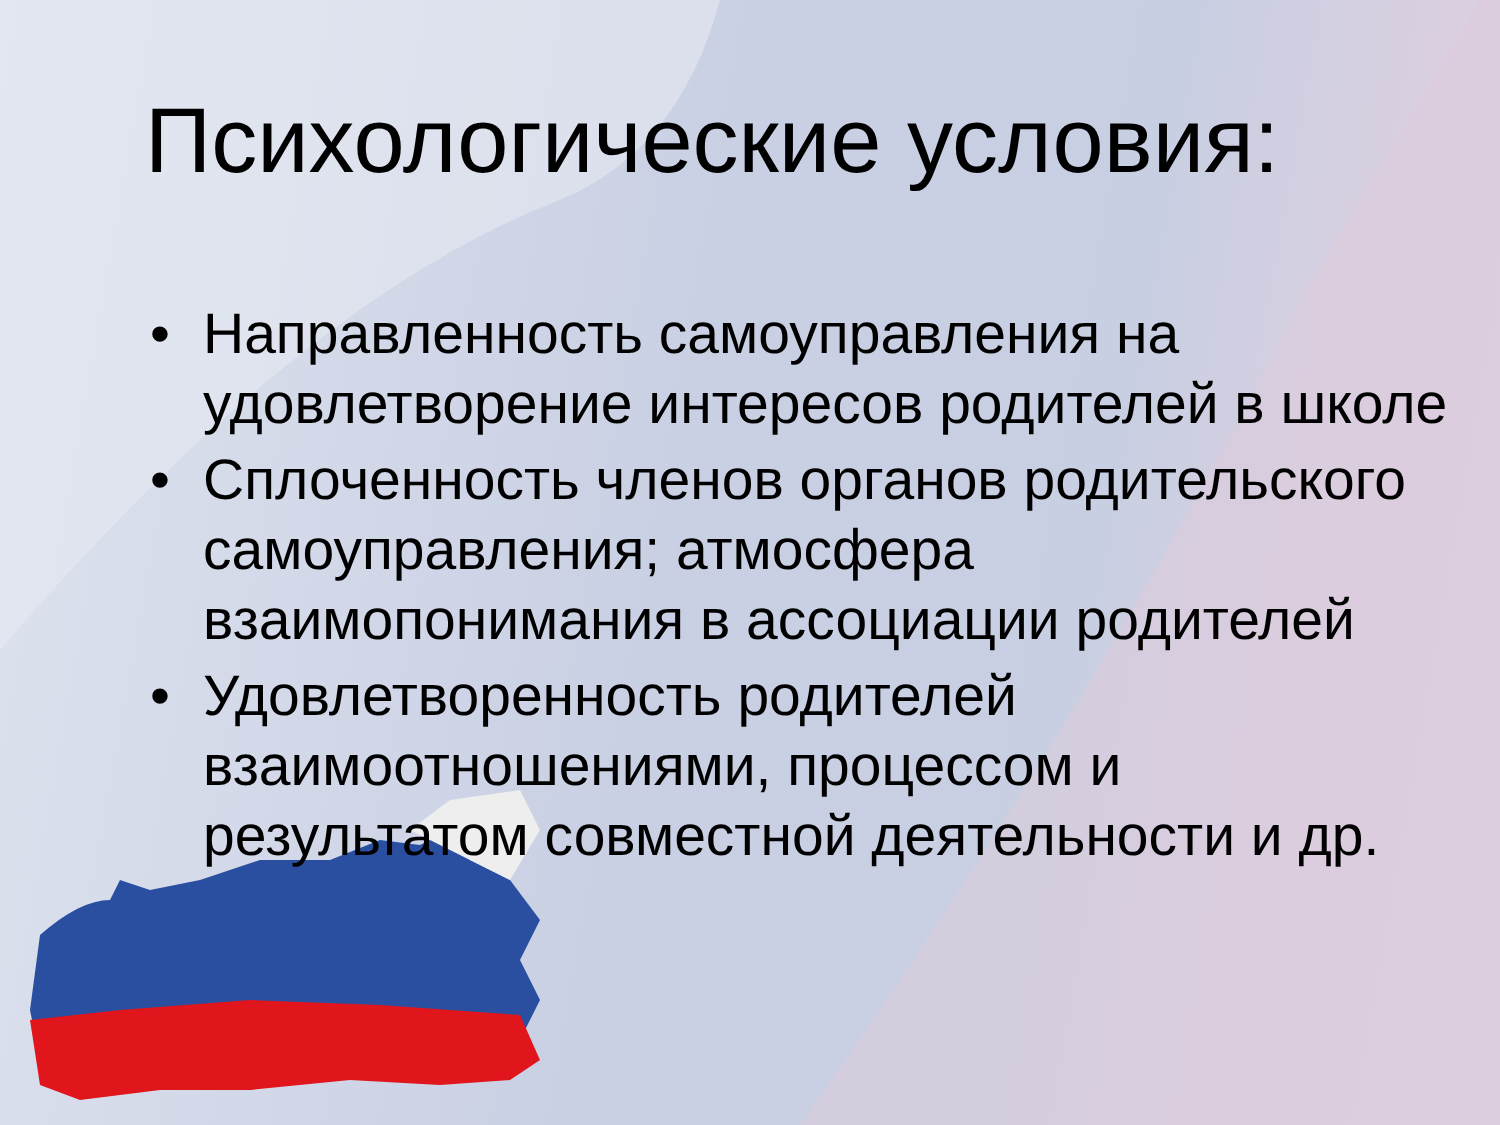Психологические условия:
• Направленность самоуправления на удовлетворение интересов родителей в школе
• Сплоченность членов органов родительского самоуправления; атмосфера взаимопонимания в ассоциации родителей
• Удовлетворенность родителей взаимоотношениями, процессом и результатом совместной деятельности и др.